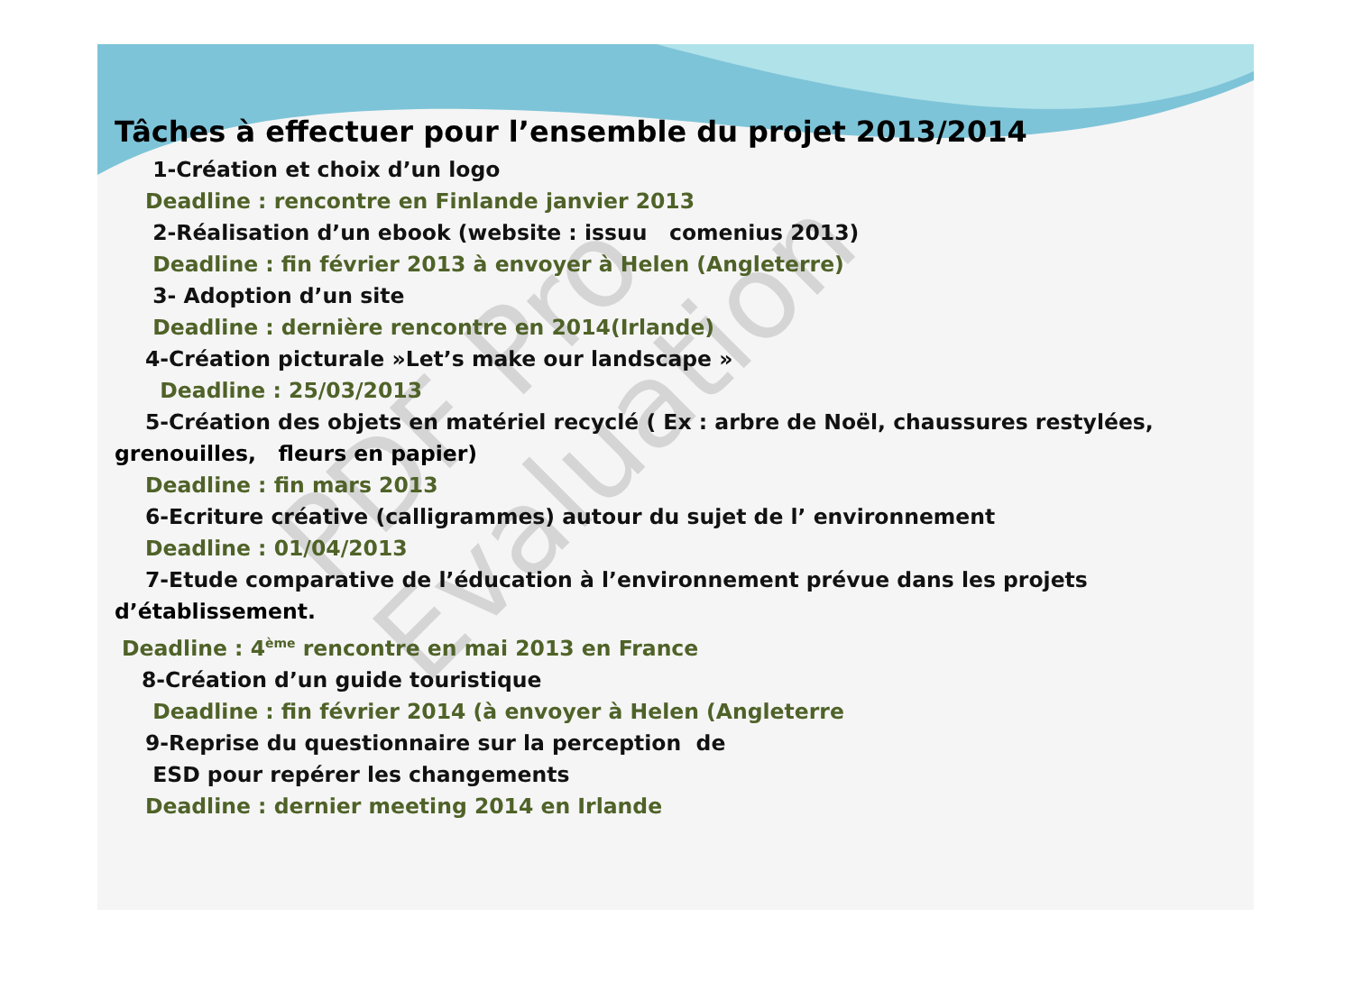PDF Pro Evaluation
Tâches à effectuer pour l’ensemble du projet 2013/2014
1-Création et choix d’un logo
Deadline : rencontre en Finlande janvier 2013
2-Réalisation d’un ebook (website : issuu comenius 2013)
Deadline : fin février 2013 à envoyer à Helen (Angleterre)
3- Adoption d’un site
Deadline : dernière rencontre en 2014(Irlande)
4-Création picturale »Let’s make our landscape »
Deadline : 25/03/2013
5-Création des objets en matériel recyclé ( Ex : arbre de Noël, chaussures restylées,
grenouilles, fleurs en papier)
Deadline : fin mars 2013
6-Ecriture créative (calligrammes) autour du sujet de l’ environnement
Deadline : 01/04/2013
7-Etude comparative de l’éducation à l’environnement prévue dans les projets
d’établissement.
Deadline : 4<sup>ème</sup> rencontre en mai 2013 en France
8-Création d’un guide touristique
Deadline : fin février 2014 (à envoyer à Helen (Angleterre
9-Reprise du questionnaire sur la perception de
ESD pour repérer les changements
Deadline : dernier meeting 2014 en Irlande